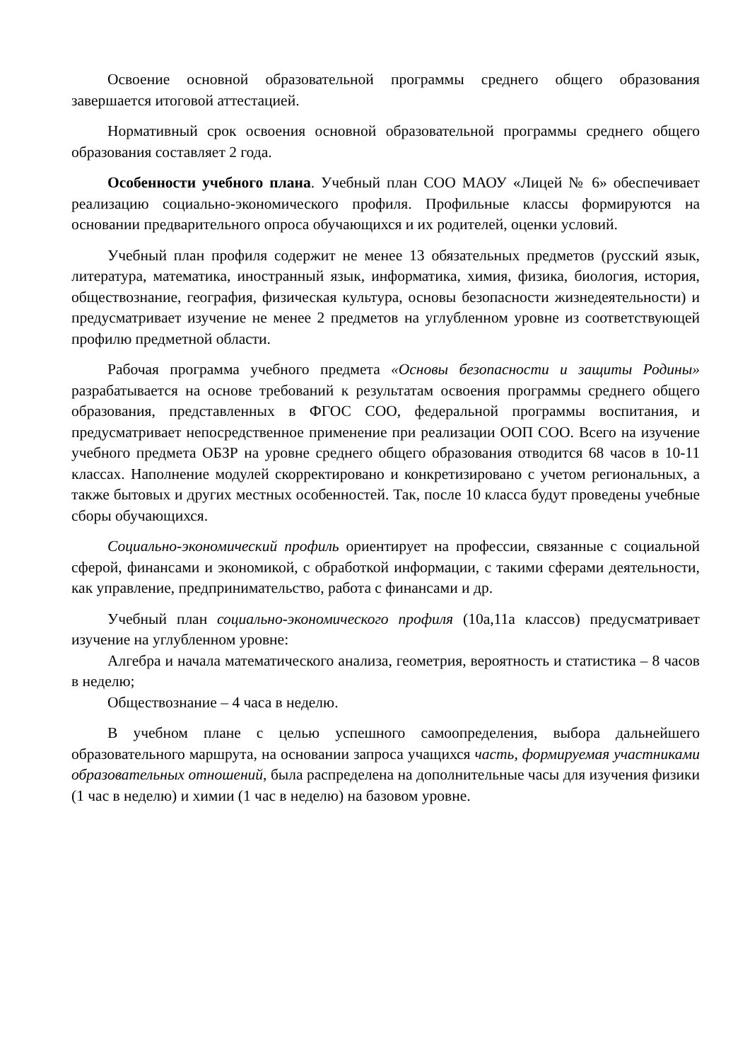Освоение основной образовательной программы среднего общего образования завершается итоговой аттестацией.
Нормативный срок освоения основной образовательной программы среднего общего образования составляет 2 года.
Особенности учебного плана. Учебный план СОО МАОУ «Лицей № 6» обеспечивает реализацию социально-экономического профиля. Профильные классы формируются на основании предварительного опроса обучающихся и их родителей, оценки условий.
Учебный план профиля содержит не менее 13 обязательных предметов (русский язык, литература, математика, иностранный язык, информатика, химия, физика, биология, история, обществознание, география, физическая культура, основы безопасности жизнедеятельности) и предусматривает изучение не менее 2 предметов на углубленном уровне из соответствующей профилю предметной области.
Рабочая программа учебного предмета «Основы безопасности и защиты Родины» разрабатывается на основе требований к результатам освоения программы среднего общего образования, представленных в ФГОС СОО, федеральной программы воспитания, и предусматривает непосредственное применение при реализации ООП СОО. Всего на изучение учебного предмета ОБЗР на уровне среднего общего образования отводится 68 часов в 10-11 классах. Наполнение модулей скорректировано и конкретизировано с учетом региональных, а также бытовых и других местных особенностей. Так, после 10 класса будут проведены учебные сборы обучающихся.
Социально-экономический профиль ориентирует на профессии, связанные с социальной сферой, финансами и экономикой, с обработкой информации, с такими сферами деятельности, как управление, предпринимательство, работа с финансами и др.
Учебный план социально-экономического профиля (10а,11а классов) предусматривает изучение на углубленном уровне:
Алгебра и начала математического анализа, геометрия, вероятность и статистика – 8 часов в неделю;
Обществознание – 4 часа в неделю.
В учебном плане с целью успешного самоопределения, выбора дальнейшего образовательного маршрута, на основании запроса учащихся часть, формируемая участниками образовательных отношений, была распределена на дополнительные часы для изучения физики (1 час в неделю) и химии (1 час в неделю) на базовом уровне.